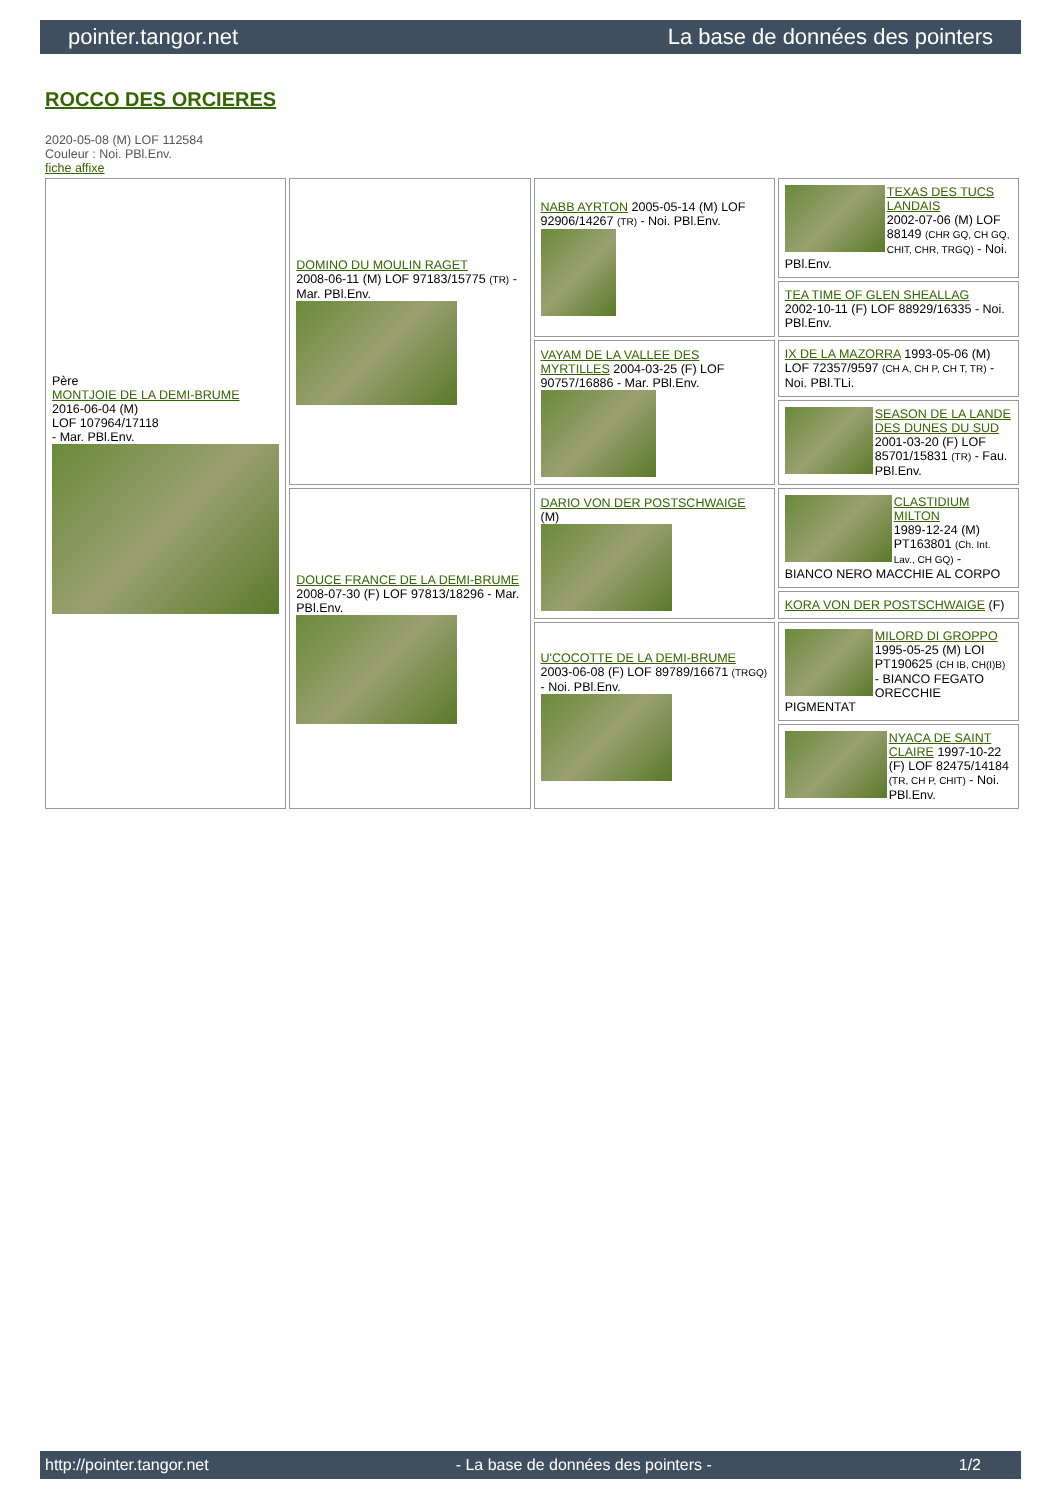pointer.tangor.net La base de données des pointers
ROCCO DES ORCIERES
2020-05-08 (M) LOF 112584
Couleur : Noi. PBl.Env.
fiche affixe
| Père MONTJOIE DE LA DEMI-BRUME 2016-06-04 (M) LOF 107964/17118 - Mar. PBl.Env. | DOMINO DU MOULIN RAGET 2008-06-11 (M) LOF 97183/15775 (TR) - Mar. PBl.Env. | NABB AYRTON 2005-05-14 (M) LOF 92906/14267 (TR) - Noi. PBl.Env. | TEXAS DES TUCS LANDAIS 2002-07-06 (M) LOF 88149 (CHR GQ, CH GQ, CHIT, CHR, TRGQ) - Noi. PBl.Env. |
| | | | TEA TIME OF GLEN SHEALLAG 2002-10-11 (F) LOF 88929/16335 - Noi. PBl.Env. |
| | | VAYAM DE LA VALLEE DES MYRTILLES 2004-03-25 (F) LOF 90757/16886 - Mar. PBl.Env. | IX DE LA MAZORRA 1993-05-06 (M) LOF 72357/9597 (CH A, CH P, CH T, TR) - Noi. PBl.TLi. |
| | | | SEASON DE LA LANDE DES DUNES DU SUD 2001-03-20 (F) LOF 85701/15831 (TR) - Fau. PBl.Env. |
| | DOUCE FRANCE DE LA DEMI-BRUME 2008-07-30 (F) LOF 97813/18296 - Mar. PBl.Env. | DARIO VON DER POSTSCHWAIGE (M) | CLASTIDIUM MILTON 1989-12-24 (M) PT163801 (Ch. Int. Lav., CH GQ) - BIANCO NERO MACCHIE AL CORPO |
| | | | KORA VON DER POSTSCHWAIGE (F) |
| | | U'COCOTTE DE LA DEMI-BRUME 2003-06-08 (F) LOF 89789/16671 (TRGQ) - Noi. PBl.Env. | MILORD DI GROPPO 1995-05-25 (M) LOI PT190625 (CH IB, CH(I)B) - BIANCO FEGATO ORECCHIE PIGMENTAT |
| | | | NYACA DE SAINT CLAIRE 1997-10-22 (F) LOF 82475/14184 (TR, CH P, CHIT) - Noi. PBl.Env. |
http://pointer.tangor.net - La base de données des pointers - 1/2